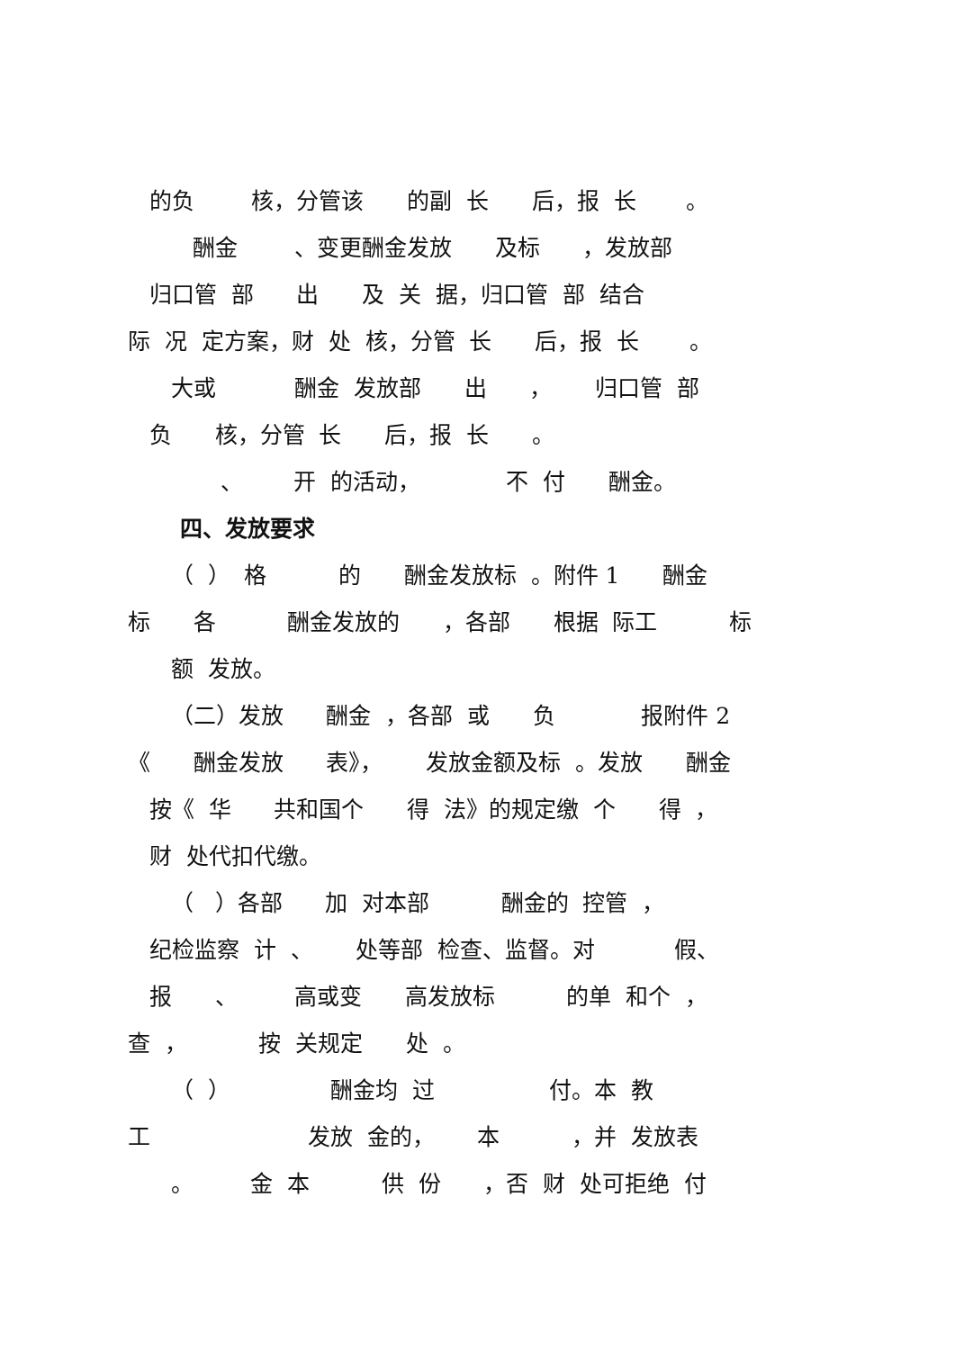的负 核，分管该 的副 长 后，报 长 。
酬金 、变更酬金发放 及标 ，发放部
归口管 部 出 及 关 据，归口管 部 结合
际 况 定方案，财 处 核，分管 长 后，报 长 。
大或 酬金 发放部 出 ， 归口管 部
负 核，分管 长 后，报 长 。
、 开 的活动， 不 付 酬金。
四、发放要求
（ ） 格 的 酬金发放标 。附件 1 酬金
标 各 酬金发放的 ，各部 根据 际工 标
额 发放。
（二）发放 酬金 ，各部 或 负 报附件 2
《 酬金发放 表》， 发放金额及标 。发放 酬金
按《 华 共和国个 得 法》的规定缴 个 得 ，
财 处代扣代缴。
（ ）各部 加 对本部 酬金的 控管 ，
纪检监察 计 、 处等部 检查、监督。对 假、
报 、 高或变 高发放标 的单 和个 ，
查 ， 按 关规定 处 。
（ ） 酬金均 过 付。本 教
工 发放 金的， 本 ，并 发放表
。 金 本 供 份 ，否 财 处可拒绝 付